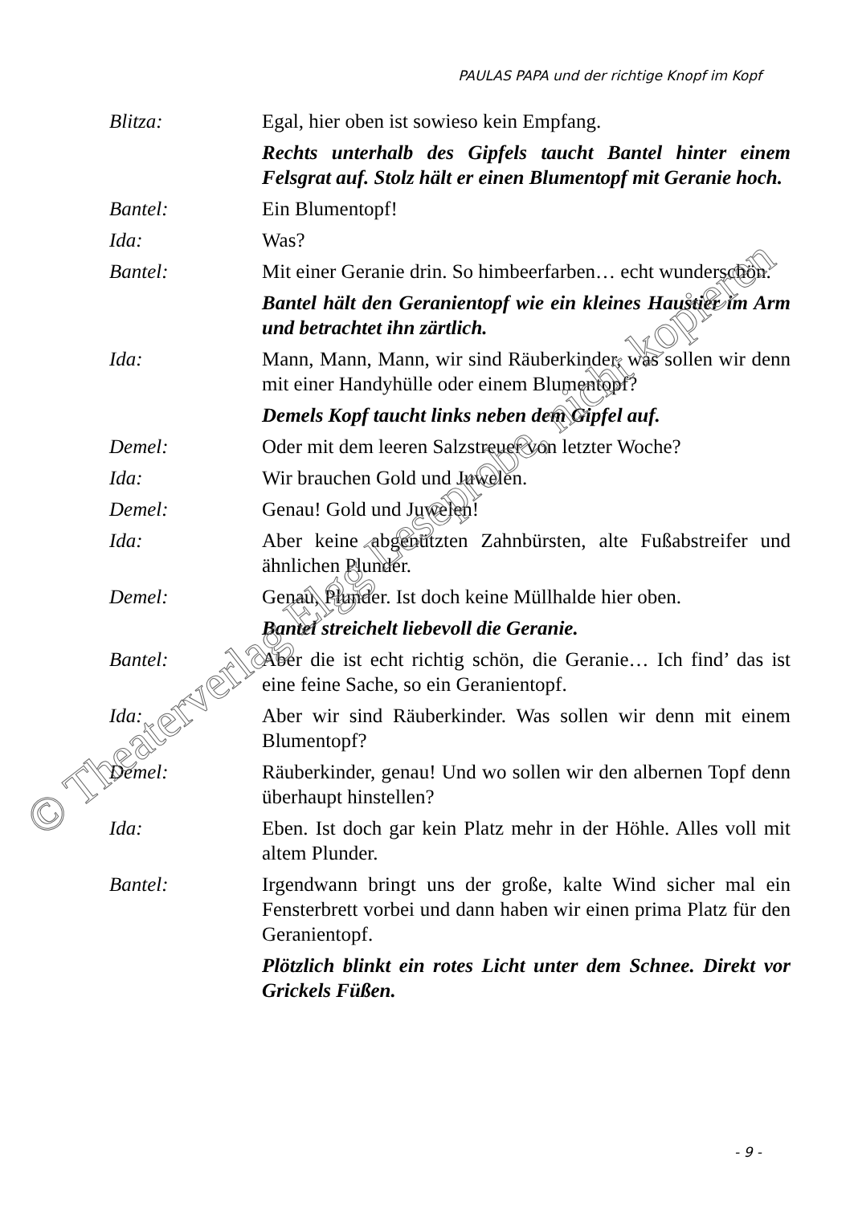PAULAS PAPA und der richtige Knopf im Kopf
Blitza: Egal, hier oben ist sowieso kein Empfang.
Rechts unterhalb des Gipfels taucht Bantel hinter einem Felsgrat auf. Stolz hält er einen Blumentopf mit Geranie hoch.
Bantel: Ein Blumentopf!
Ida: Was?
Bantel: Mit einer Geranie drin. So himbeerfarben… echt wunderschön.
Bantel hält den Geranientopf wie ein kleines Haustier im Arm und betrachtet ihn zärtlich.
Ida: Mann, Mann, Mann, wir sind Räuberkinder, was sollen wir denn mit einer Handyhülle oder einem Blumentopf?
Demels Kopf taucht links neben dem Gipfel auf.
Demel: Oder mit dem leeren Salzstreuer von letzter Woche?
Ida: Wir brauchen Gold und Juwelen.
Demel: Genau! Gold und Juwelen!
Ida: Aber keine abgenützten Zahnbürsten, alte Fußabstreifer und ähnlichen Plunder.
Demel: Genau, Plunder. Ist doch keine Müllhalde hier oben.
Bantel streichelt liebevoll die Geranie.
Bantel: Aber die ist echt richtig schön, die Geranie… Ich find’ das ist eine feine Sache, so ein Geranientopf.
Ida: Aber wir sind Räuberkinder. Was sollen wir denn mit einem Blumentopf?
Demel: Räuberkinder, genau! Und wo sollen wir den albernen Topf denn überhaupt hinstellen?
Ida: Eben. Ist doch gar kein Platz mehr in der Höhle. Alles voll mit altem Plunder.
Bantel: Irgendwann bringt uns der große, kalte Wind sicher mal ein Fensterbrett vorbei und dann haben wir einen prima Platz für den Geranientopf.
Plötzlich blinkt ein rotes Licht unter dem Schnee. Direkt vor Grickels Füßen.
- 9 -
© Theaterverlag Elgg Leseprobe, nicht kopieren